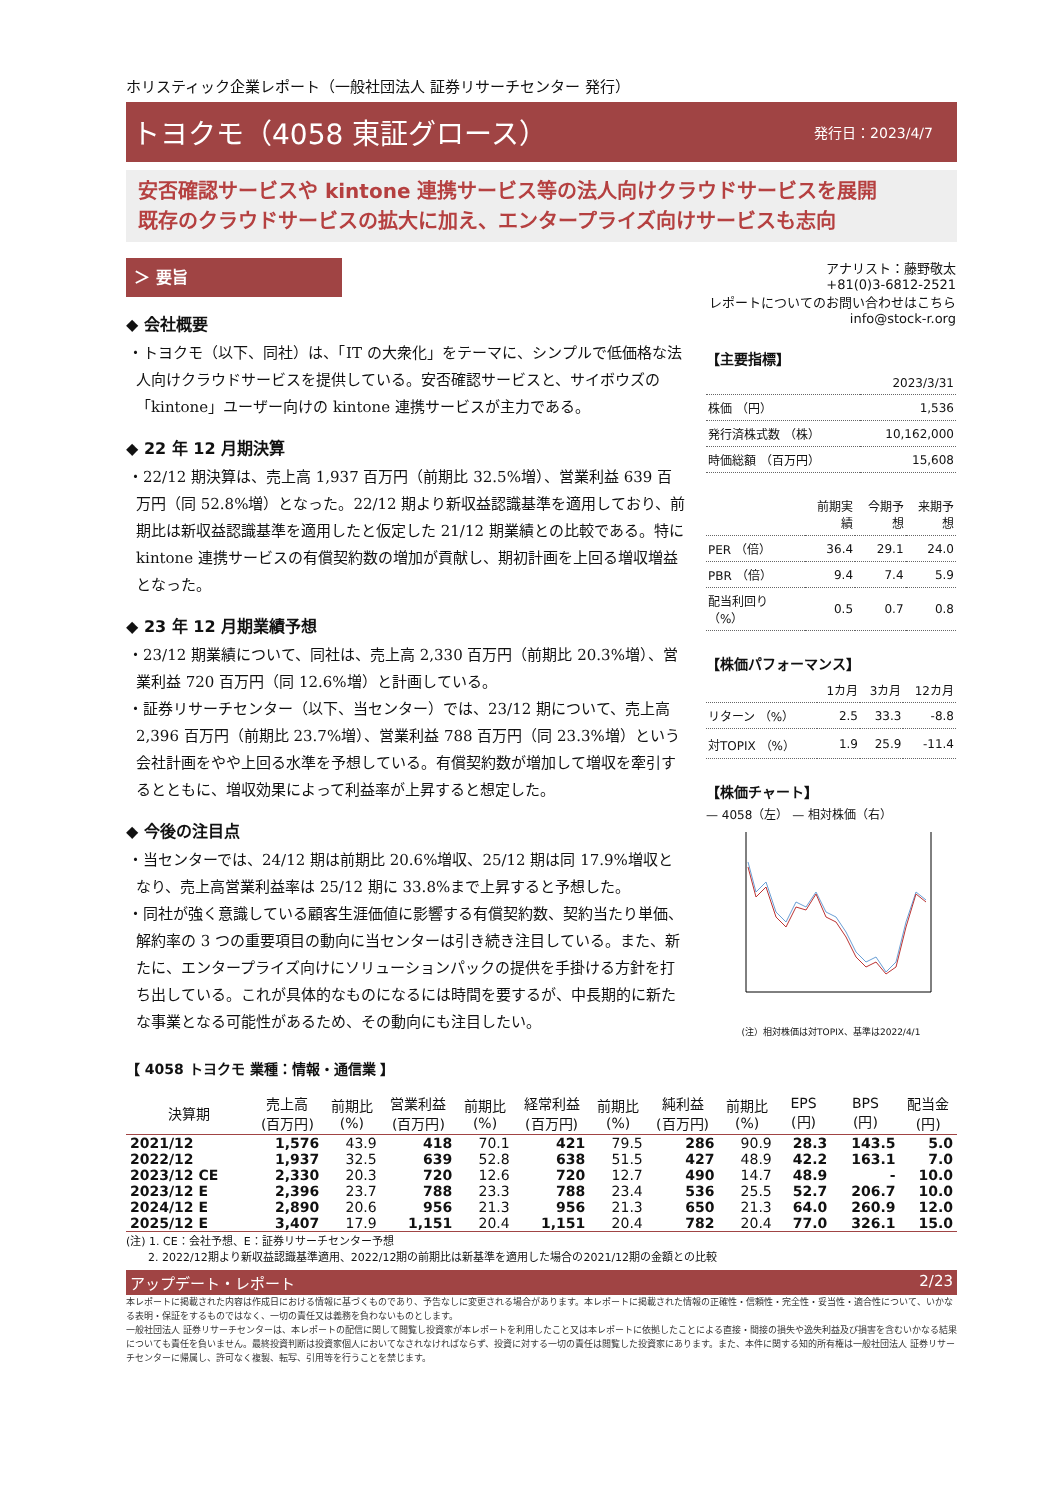ホリスティック企業レポート（一般社団法人 証券リサーチセンター 発行）
トヨクモ（4058 東証グロース） 発行日：2023/4/7
安否確認サービスや kintone 連携サービス等の法人向けクラウドサービスを展開
既存のクラウドサービスの拡大に加え、エンタープライズ向けサービスも志向
＞ 要旨
◆ 会社概要
・トヨクモ（以下、同社）は、「IT の大衆化」をテーマに、シンプルで低価格な法人向けクラウドサービスを提供している。安否確認サービスと、サイボウズの「kintone」ユーザー向けの kintone 連携サービスが主力である。
◆ 22 年 12 月期決算
・22/12 期決算は、売上高 1,937 百万円（前期比 32.5%増）、営業利益 639 百万円（同 52.8%増）となった。22/12 期より新収益認識基準を適用しており、前期比は新収益認識基準を適用したと仮定した 21/12 期業績との比較である。特に kintone 連携サービスの有償契約数の増加が貢献し、期初計画を上回る増収増益となった。
◆ 23 年 12 月期業績予想
・23/12 期業績について、同社は、売上高 2,330 百万円（前期比 20.3%増）、営業利益 720 百万円（同 12.6%増）と計画している。
・証券リサーチセンター（以下、当センター）では、23/12 期について、売上高 2,396 百万円（前期比 23.7%増）、営業利益 788 百万円（同 23.3%増）という会社計画をやや上回る水準を予想している。有償契約数が増加して増収を牽引するとともに、増収効果によって利益率が上昇すると想定した。
◆ 今後の注目点
・当センターでは、24/12 期は前期比 20.6%増収、25/12 期は同 17.9%増収となり、売上高営業利益率は 25/12 期に 33.8%まで上昇すると予想した。
・同社が強く意識している顧客生涯価値に影響する有償契約数、契約当たり単価、解約率の 3 つの重要項目の動向に当センターは引き続き注目している。また、新たに、エンタープライズ向けにソリューションパックの提供を手掛ける方針を打ち出している。これが具体的なものになるには時間を要するが、中長期的に新たな事業となる可能性があるため、その動向にも注目したい。
アナリスト：藤野敬太
+81(0)3-6812-2521
レポートについてのお問い合わせはこちら
info@stock-r.org
【主要指標】
| | 2023/3/31 |
| 株価 （円） | 1,536 |
| 発行済株式数 （株） | 10,162,000 |
| 時価総額 （百万円） | 15,608 |
| | 前期実績 | 今期予想 | 来期予想 |
| PER （倍） | 36.4 | 29.1 | 24.0 |
| PBR （倍） | 9.4 | 7.4 | 5.9 |
| 配当利回り （%） | 0.5 | 0.7 | 0.8 |
【株価パフォーマンス】
| | 1カ月 | 3カ月 | 12カ月 |
| リターン （%） | 2.5 | 33.3 | -8.8 |
| 対TOPIX （%） | 1.9 | 25.9 | -11.4 |
【株価チャート】
— 4058（左） — 相対株価（右）
(注）相対株価は対TOPIX、基準は2022/4/1
【 4058 トヨクモ 業種：情報・通信業 】
| 決算期 | 売上高 (百万円) | 前期比 (%) | 営業利益 (百万円) | 前期比 (%) | 経常利益 (百万円) | 前期比 (%) | 純利益 (百万円) | 前期比 (%) | EPS (円) | BPS (円) | 配当金 (円) |
| --- | --- | --- | --- | --- | --- | --- | --- | --- | --- | --- | --- |
| 2021/12 | 1,576 | 43.9 | 418 | 70.1 | 421 | 79.5 | 286 | 90.9 | 28.3 | 143.5 | 5.0 |
| 2022/12 | 1,937 | 32.5 | 639 | 52.8 | 638 | 51.5 | 427 | 48.9 | 42.2 | 163.1 | 7.0 |
| 2023/12 CE | 2,330 | 20.3 | 720 | 12.6 | 720 | 12.7 | 490 | 14.7 | 48.9 | - | 10.0 |
| 2023/12 E | 2,396 | 23.7 | 788 | 23.3 | 788 | 23.4 | 536 | 25.5 | 52.7 | 206.7 | 10.0 |
| 2024/12 E | 2,890 | 20.6 | 956 | 21.3 | 956 | 21.3 | 650 | 21.3 | 64.0 | 260.9 | 12.0 |
| 2025/12 E | 3,407 | 17.9 | 1,151 | 20.4 | 1,151 | 20.4 | 782 | 20.4 | 77.0 | 326.1 | 15.0 |
(注) 1. CE：会社予想、E：証券リサーチセンター予想
　　2. 2022/12期より新収益認識基準適用、2022/12期の前期比は新基準を適用した場合の2021/12期の金額との比較
アップデート・レポート 2/23
本レポートに掲載された内容は作成日における情報に基づくものであり、予告なしに変更される場合があります。本レポートに掲載された情報の正確性・信頼性・完全性・妥当性・適合性について、いかなる表明・保証をするものではなく、一切の責任又は義務を負わないものとします。
一般社団法人 証券リサーチセンターは、本レポートの配信に関して閲覧し投資家が本レポートを利用したこと又は本レポートに依拠したことによる直接・間接の損失や逸失利益及び損害を含むいかなる結果についても責任を負いません。最終投資判断は投資家個人においてなされなければならず、投資に対する一切の責任は閲覧した投資家にあります。また、本件に関する知的所有権は一般社団法人 証券リサーチセンターに帰属し、許可なく複製、転写、引用等を行うことを禁じます。